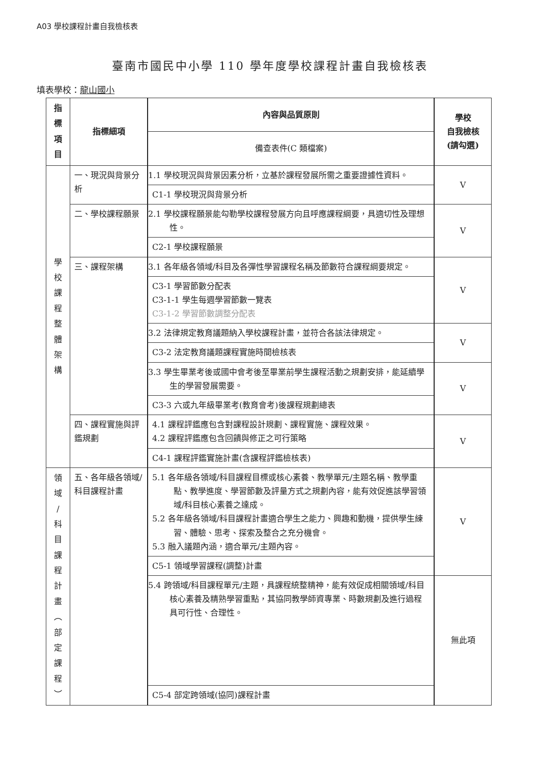A03 學校課程計畫自我檢核表
臺南市國民中小學 110 學年度學校課程計畫自我檢核表
填表學校：龍山國小
| 指 標 項 目 | 指標細項 | 內容與品質原則 | 學校 自我檢核 (請勾選) |
| --- | --- | --- | --- |
| | | 備查表件(C 類檔案) | |
| 學 校 課 程 整 體 架 構 | 一、現況與背景分析 | 1.1 學校現況與背景因素分析，立基於課程發展所需之重要證據性資料。 | V |
| | | C1-1 學校現況與背景分析 | |
| | 二、學校課程願景 | 2.1 學校課程願景能勾勒學校課程發展方向且呼應課程綱要，具適切性及理想性。 | V |
| | | C2-1 學校課程願景 | |
| | 三、課程架構 | 3.1 各年級各領域/科目及各彈性學習課程名稱及節數符合課程綱要規定。 | V |
| | | C3-1 學習節數分配表 C3-1-1 學生每週學習節數一覽表 C3-1-2 學習節數調整分配表 | |
| | | 3.2 法律規定教育議題納入學校課程計畫，並符合各該法律規定。 | V |
| | | C3-2 法定教育議題課程實施時間檢核表 | |
| | | 3.3 學生畢業考後或國中會考後至畢業前學生課程活動之規劃安排，能延續學生的學習發展需要。 | V |
| | | C3-3 六或九年級畢業考(教育會考)後課程規劃總表 | |
| | 四、課程實施與評鑑規劃 | 4.1 課程評鑑應包含對課程設計規劃、課程實施、課程效果。 4.2 課程評鑑應包含回饋與修正之可行策略 | V |
| | | C4-1 課程評鑑實施計畫(含課程評鑑檢核表) | |
| 領 域 / 科 目 課 程 計 畫 ︵ 部 定 課 程 ︶ | 五、各年級各領域/科目課程計畫 | 5.1 各年級各領域/科目課程目標或核心素養、教學單元/主題名稱、教學重點、教學進度、學習節數及評量方式之規劃內容，能有效促進該學習領域/科目核心素養之達成。 5.2 各年級各領域/科目課程計畫適合學生之能力、興趣和動機，提供學生練習、體驗、思考、探索及整合之充分機會。 5.3 融入議題內涵，適合單元/主題內容。 | V |
| | | C5-1 領域學習課程(調整)計畫 | |
| | | 5.4 跨領域/科目課程單元/主題，具課程統整精神，能有效促成相關領域/科目核心素養及精熟學習重點，其協同教學師資專業、時數規劃及進行過程具可行性、合理性。 | 無此項 |
| | | C5-4 部定跨領域(協同)課程計畫 | |